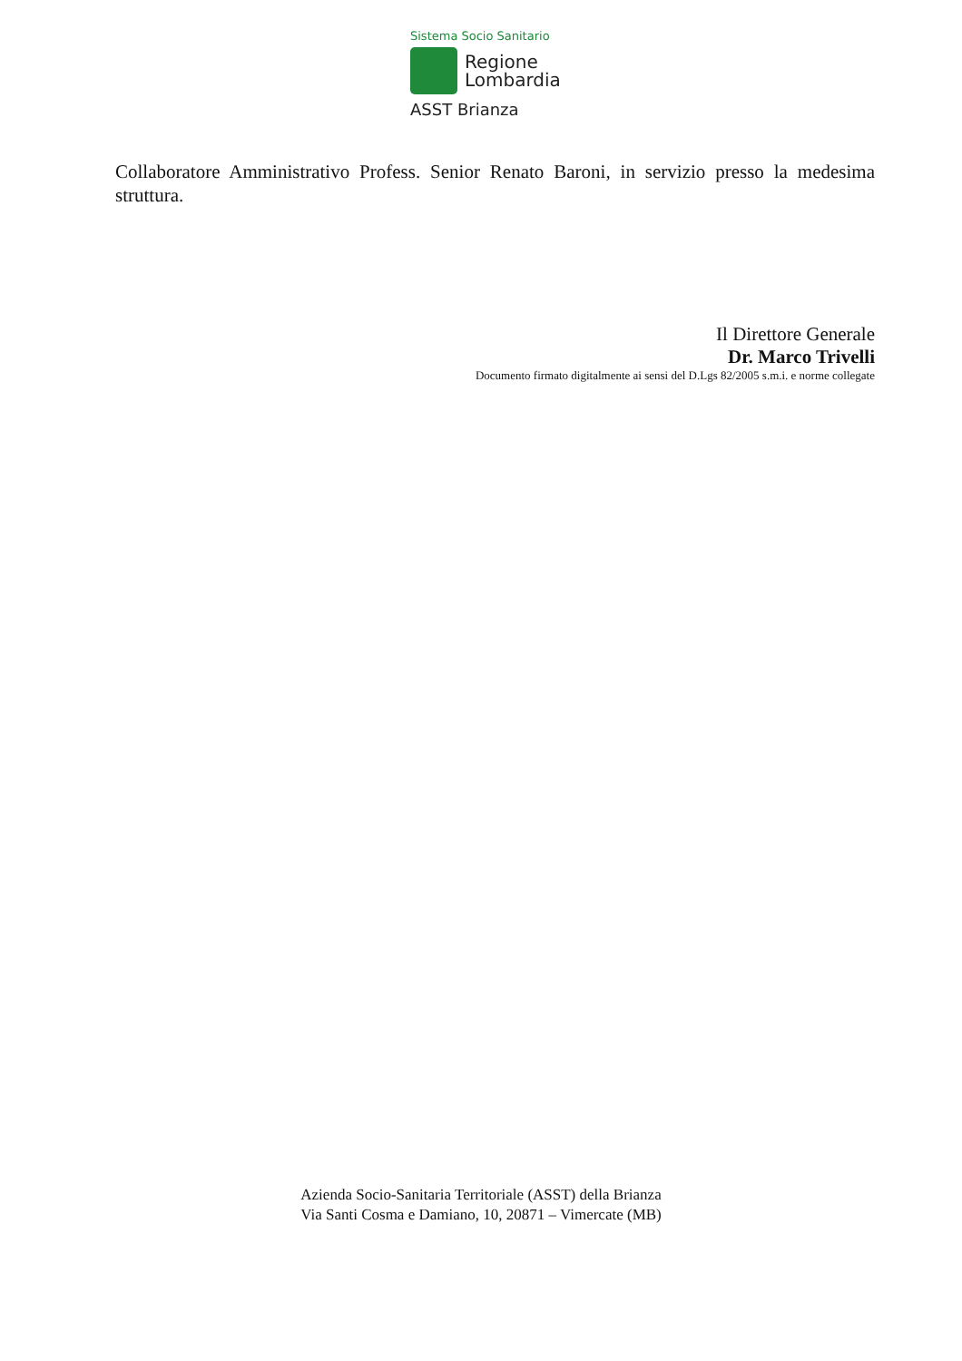Sistema Socio Sanitario
Regione
Lombardia
ASST Brianza
Collaboratore Amministrativo Profess. Senior Renato Baroni, in servizio presso la medesima struttura.
Il Direttore Generale
Dr. Marco Trivelli
Documento firmato digitalmente ai sensi del D.Lgs 82/2005 s.m.i. e norme collegate
Azienda Socio-Sanitaria Territoriale (ASST) della Brianza
Via Santi Cosma e Damiano, 10, 20871 – Vimercate (MB)